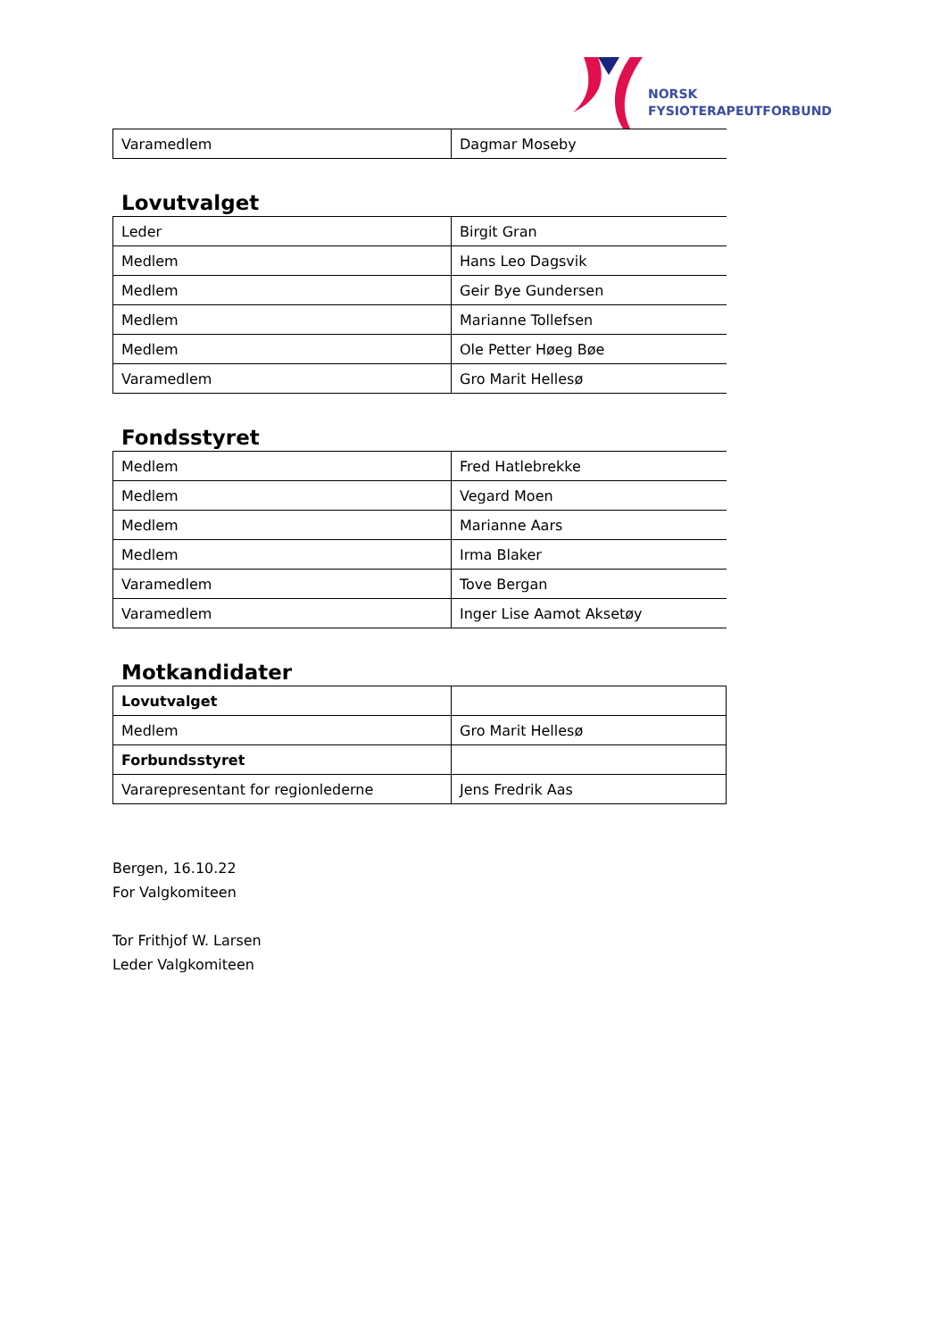NORSK
FYSIOTERAPEUTFORBUND
| Varamedlem | Dagmar Moseby |
Lovutvalget
| Leder | Birgit Gran |
| Medlem | Hans Leo Dagsvik |
| Medlem | Geir Bye Gundersen |
| Medlem | Marianne Tollefsen |
| Medlem | Ole Petter Høeg Bøe |
| Varamedlem | Gro Marit Hellesø |
Fondsstyret
| Medlem | Fred Hatlebrekke |
| Medlem | Vegard Moen |
| Medlem | Marianne Aars |
| Medlem | Irma Blaker |
| Varamedlem | Tove Bergan |
| Varamedlem | Inger Lise Aamot Aksetøy |
Motkandidater
| Lovutvalget | |
| Medlem | Gro Marit Hellesø |
| Forbundsstyret | |
| Vararepresentant for regionlederne | Jens Fredrik Aas |
Bergen, 16.10.22
For Valgkomiteen
Tor Frithjof W. Larsen
Leder Valgkomiteen